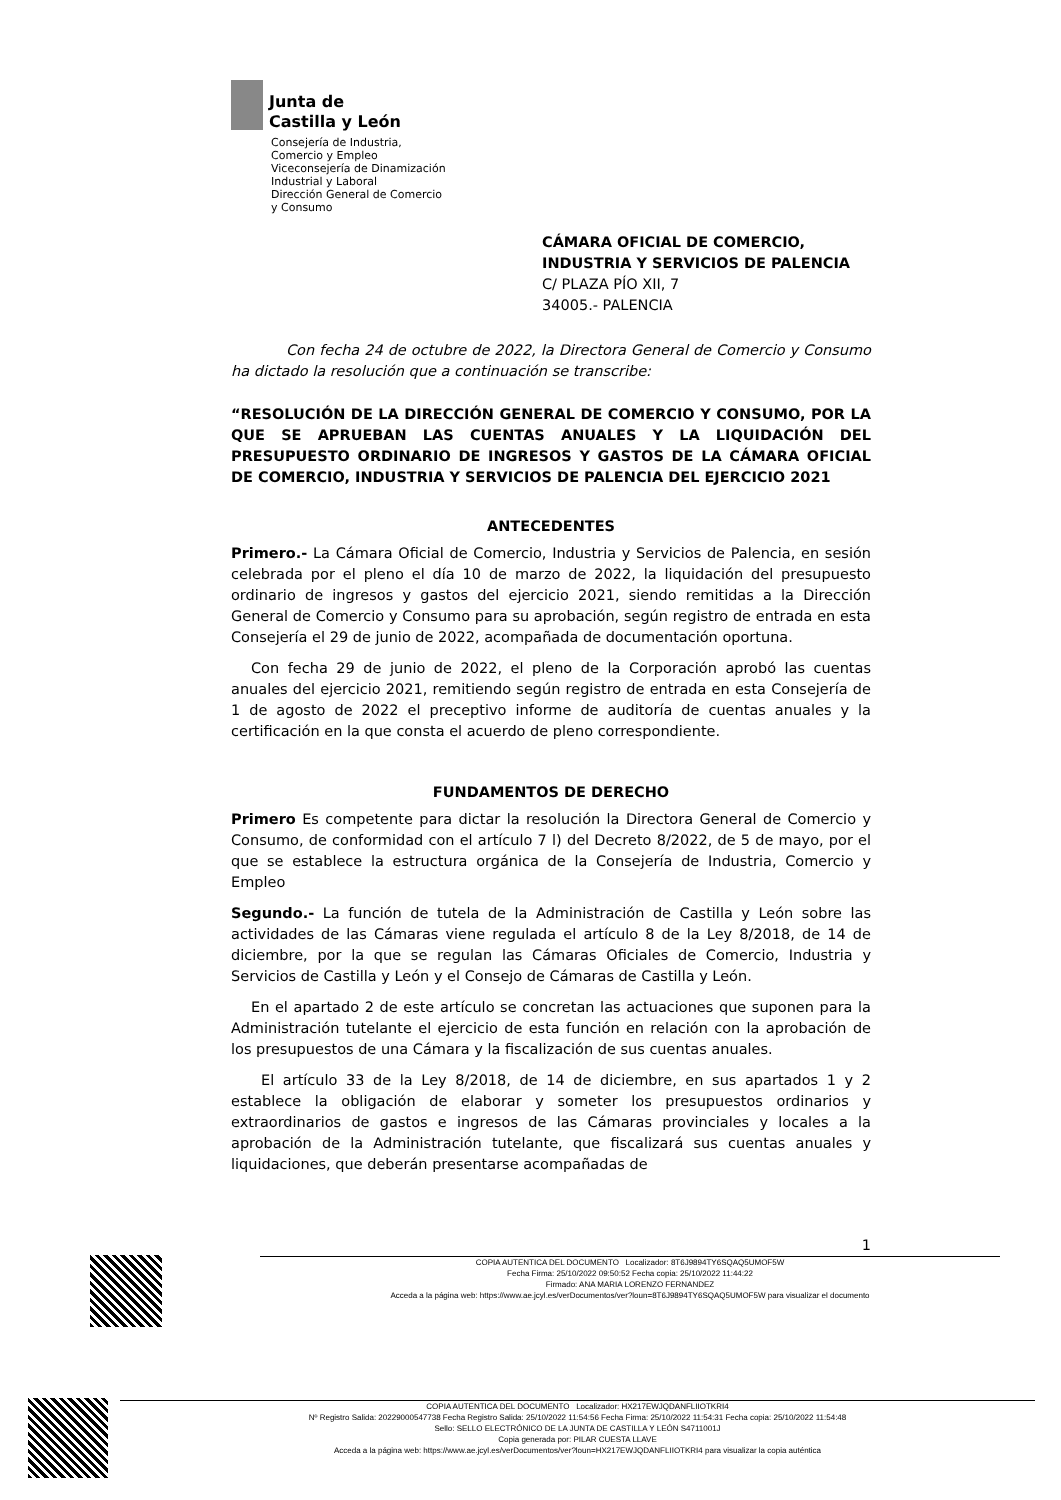Junta de
Castilla y León
Consejería de Industria,
Comercio y Empleo
Viceconsejería de Dinamización
Industrial y Laboral
Dirección General de Comercio
y Consumo
CÁMARA OFICIAL DE COMERCIO, INDUSTRIA Y SERVICIOS DE PALENCIA
C/ PLAZA PÍO XII, 7
34005.- PALENCIA
Con fecha 24 de octubre de 2022, la Directora General de Comercio y Consumo ha dictado la resolución que a continuación se transcribe:
“RESOLUCIÓN DE LA DIRECCIÓN GENERAL DE COMERCIO Y CONSUMO, POR LA QUE SE APRUEBAN LAS CUENTAS ANUALES Y LA LIQUIDACIÓN DEL PRESUPUESTO ORDINARIO DE INGRESOS Y GASTOS DE LA CÁMARA OFICIAL DE COMERCIO, INDUSTRIA Y SERVICIOS DE PALENCIA DEL EJERCICIO 2021
ANTECEDENTES
Primero.- La Cámara Oficial de Comercio, Industria y Servicios de Palencia, en sesión celebrada por el pleno el día 10 de marzo de 2022, la liquidación del presupuesto ordinario de ingresos y gastos del ejercicio 2021, siendo remitidas a la Dirección General de Comercio y Consumo para su aprobación, según registro de entrada en esta Consejería el 29 de junio de 2022, acompañada de documentación oportuna.
Con fecha 29 de junio de 2022, el pleno de la Corporación aprobó las cuentas anuales del ejercicio 2021, remitiendo según registro de entrada en esta Consejería de 1 de agosto de 2022 el preceptivo informe de auditoría de cuentas anuales y la certificación en la que consta el acuerdo de pleno correspondiente.
FUNDAMENTOS DE DERECHO
Primero Es competente para dictar la resolución la Directora General de Comercio y Consumo, de conformidad con el artículo 7 l) del Decreto 8/2022, de 5 de mayo, por el que se establece la estructura orgánica de la Consejería de Industria, Comercio y Empleo
Segundo.- La función de tutela de la Administración de Castilla y León sobre las actividades de las Cámaras viene regulada el artículo 8 de la Ley 8/2018, de 14 de diciembre, por la que se regulan las Cámaras Oficiales de Comercio, Industria y Servicios de Castilla y León y el Consejo de Cámaras de Castilla y León.
En el apartado 2 de este artículo se concretan las actuaciones que suponen para la Administración tutelante el ejercicio de esta función en relación con la aprobación de los presupuestos de una Cámara y la fiscalización de sus cuentas anuales.
El artículo 33 de la Ley 8/2018, de 14 de diciembre, en sus apartados 1 y 2 establece la obligación de elaborar y someter los presupuestos ordinarios y extraordinarios de gastos e ingresos de las Cámaras provinciales y locales a la aprobación de la Administración tutelante, que fiscalizará sus cuentas anuales y liquidaciones, que deberán presentarse acompañadas de
1
COPIA AUTENTICA DEL DOCUMENTO Localizador: 8T6J9894TY6SQAQ5UMOF5W
Fecha Firma: 25/10/2022 09:50:52 Fecha copia: 25/10/2022 11:44:22
Firmado: ANA MARIA LORENZO FERNANDEZ
Acceda a la página web: https://www.ae.jcyl.es/verDocumentos/ver?loun=8T6J9894TY6SQAQ5UMOF5W para visualizar el documento
COPIA AUTENTICA DEL DOCUMENTO Localizador: HX217EWJQDANFLIIOTKRI4
Nº Registro Salida: 20229000547738 Fecha Registro Salida: 25/10/2022 11:54:56 Fecha Firma: 25/10/2022 11:54:31 Fecha copia: 25/10/2022 11:54:48
Sello: SELLO ELECTRÓNICO DE LA JUNTA DE CASTILLA Y LEÓN S4711001J
Copia generada por: PILAR CUESTA LLAVE
Acceda a la página web: https://www.ae.jcyl.es/verDocumentos/ver?loun=HX217EWJQDANFLIIOTKRI4 para visualizar la copia auténtica